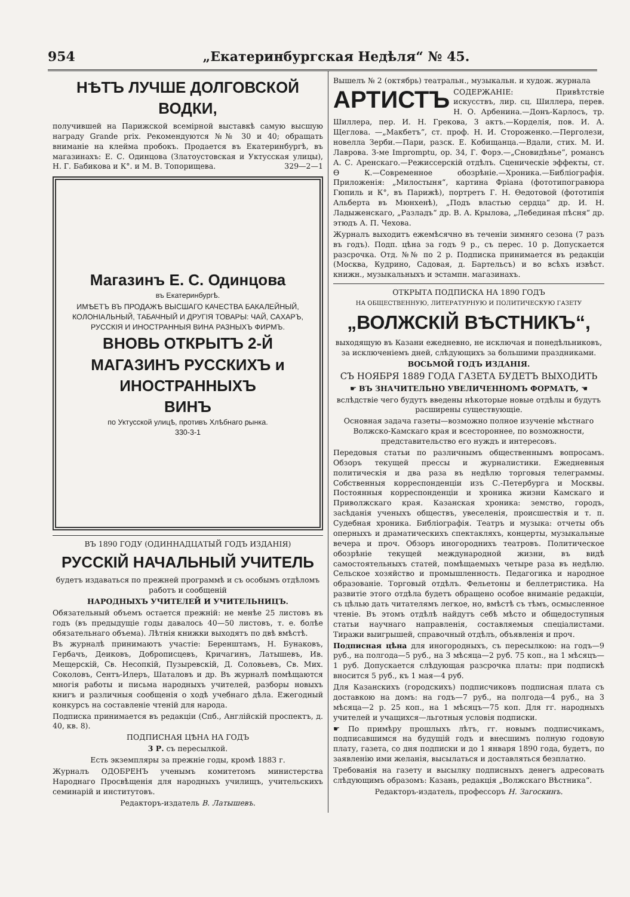954 „Екатеринбургская Недѣля“ № 45.
НѢТЪ ЛУЧШЕ ДОЛГОВСКОЙ ВОДКИ,
получившей на Парижской всемірной выставкѣ самую высшую награду Grande prix. Рекомендуются №№ 30 и 40; обращать вниманіе на клейма пробокъ. Продается въ Екатеринбургѣ, въ магазинахъ: Е. С. Одинцова (Златоустовская и Уктусская улицы), Н. Г. Бабикова и К°. и М. В. Топорищева. 329—2—1
Магазинъ Е. С. Одинцова
въ Екатеринбургѣ.
ИМѢЕТЪ ВЪ ПРОДАЖѢ ВЫСШАГО КАЧЕСТВА БАКАЛЕЙНЫЙ, КОЛОНІАЛЬНЫЙ, ТАБАЧНЫЙ И ДРУГІЯ ТОВАРЫ: ЧАЙ, САХАРЪ, РУССКІЯ И ИНОСТРАННЫЯ ВИНА РАЗНЫХЪ ФИРМЪ.
ВНОВЬ ОТКРЫТЪ 2-Й МАГАЗИНЪ РУССКИХЪ и ИНОСТРАННЫХЪ
ВИНЪ
по Уктусской улицѣ, противъ Хлѣбнаго рынка.
330-3-1
ВЪ 1890 ГОДУ (ОДИННАДЦАТЫЙ ГОДЪ ИЗДАНІЯ)
РУССКІЙ НАЧАЛЬНЫЙ УЧИТЕЛЬ
будетъ издаваться по прежней программѣ и съ особымъ отдѣломъ работъ и сообщеній
НАРОДНЫХЪ УЧИТЕЛЕЙ И УЧИТЕЛЬНИЦЪ.
Обязательный объемъ остается прежній: не менѣе 25 листовъ въ годъ (въ предыдущіе годы давалось 40—50 листовъ, т. е. болѣе обязательнаго объема). Лѣтнія книжки выходятъ по двѣ вмѣстѣ.
Въ журналѣ принимаютъ участіе: Беренштамъ, Н. Бунаковъ, Гербачъ, Деиковъ, Доброписцевъ, Кричагинъ, Латышевъ, Ив. Мещерскій, Св. Несопкій, Пузыревскій, Д. Соловьевъ, Св. Мих. Соколовъ, Сентъ-Илеръ, Шаталовъ и др. Въ журналѣ помѣщаются многія работы и письма народныхъ учителей, разборы новыхъ книгъ и различныя сообщенія о ходѣ учебнаго дѣла. Ежегодный конкурсъ на составленіе чтеній для народа.
Подписка принимается въ редакціи (Спб., Англійскій проспектъ, д. 40, кв. 8).
ПОДПИСНАЯ ЦѢНА НА ГОДЪ
3 Р. съ пересылкой.
Есть экземпляры за прежніе годы, кромѣ 1883 г.
Журналъ ОДОБРЕНЪ ученымъ комитетомъ министерства Народнаго Просвѣщенія для народныхъ училищъ, учительскихъ семинарій и институтовъ.
Редакторъ-издатель В. Латышевъ.
Вышелъ № 2 (октябрь) театральн., музыкальн. и худож. журнала
АРТИСТЪ СОДЕРЖАНІЕ: Привѣтствіе искусствъ, лир. сц. Шиллера, перев. Н. О. Арбенина.—Донъ-Карлосъ, тр. Шиллера, пер. И. Н. Грекова, 3 актъ.—Корделія, пов. И. А. Щеглова. —„Макбетъ“, ст. проф. Н. И. Стороженко.—Перголези, новелла Зерби.—Пари, разск. Е. Кобищанца.—Вдали, стих. М. И. Лаврова. 3-ме Impromptu, op. 34, Г. Форэ.—„Сновидѣнье“, романсъ А. С. Аренскаго.—Режиссерскій отдѣлъ. Сценическіе эффекты, ст. Ѳ К.—Современное обозрѣніе.—Хроника.—Библіографія. Приложенія: „Милостыня“, картина Фріана (фототипогравюра Гюпиль и К°, въ Парижѣ), портретъ Г. Н. Ѳедотовой (фототипія Альберта въ Мюнхенѣ), „Подъ властью сердца“ др. И. Н. Ладыженскаго, „Разладъ“ др. В. А. Крылова, „Лебединая пѣсня“ др. этюдъ А. П. Чехова.
Журналъ выходитъ ежемѣсячно въ теченіи зимняго сезона (7 разъ въ годъ). Подп. цѣна за годъ 9 р., съ перес. 10 р. Допускается разсрочка. Отд. №№ по 2 р. Подписка принимается въ редакціи (Москва, Кудрино, Садовая, д. Бартельсъ) и во всѣхъ извѣст. книжн., музыкальныхъ и эстампн. магазинахъ.
ОТКРЫТА ПОДПИСКА НА 1890 ГОДЪ
НА ОБЩЕСТВЕННУЮ, ЛИТЕРАТУРНУЮ И ПОЛИТИЧЕСКУЮ ГАЗЕТУ
„ВОЛЖСКІЙ ВѢСТНИКЪ“,
выходящую въ Казани ежедневно, не исключая и понедѣльниковъ, за исключеніемъ дней, слѣдующихъ за большими праздниками.
ВОСЬМОЙ ГОДЪ ИЗДАНІЯ.
СЪ НОЯБРЯ 1889 ГОДА ГАЗЕТА БУДЕТЪ ВЫХОДИТЬ
☛ ВЪ ЗНАЧИТЕЛЬНО УВЕЛИЧЕННОМЪ ФОРМАТѢ, ☚
вслѣдствіе чего будутъ введены нѣкоторые новые отдѣлы и будутъ расширены существующіе.
Основная задача газеты—возможно полное изученіе мѣстнаго Волжско-Камскаго края и всестороннее, по возможности, представительство его нуждъ и интересовъ.
Передовыя статьи по различнымъ общественнымъ вопросамъ. Обзоръ текущей прессы и журналистики. Ежедневныя политическія и два раза въ недѣлю торговыя телеграммы. Собственныя корреспонденціи изъ С.-Петербурга и Москвы. Постоянныя корреспонденціи и хроника жизни Камскаго и Приволжскаго края. Казанская хроника: земство, городъ, засѣданія ученыхъ обществъ, увеселенія, происшествія и т. п. Судебная хроника. Библіографія. Театръ и музыка: отчеты объ оперныхъ и драматическихъ спектакляхъ, концерты, музыкальные вечера и проч. Обзоръ иногороднихъ театровъ. Политическое обозрѣніе текущей международной жизни, въ видѣ самостоятельныхъ статей, помѣщаемыхъ четыре раза въ недѣлю. Сельское хозяйство и промышленность. Педагогика и народное образованіе. Торговый отдѣлъ. Фельетоны и беллетристика. На развитіе этого отдѣла будетъ обращено особое вниманіе редакціи, съ цѣлью дать читателямъ легкое, но, вмѣстѣ съ тѣмъ, осмысленное чтеніе. Въ этомъ отдѣлѣ найдутъ себѣ мѣсто и общедоступныя статьи научнаго направленія, составляемыя спеціалистами. Тиражи выигрышей, справочный отдѣлъ, объявленія и проч.
Подписная цѣна для иногородныхъ, съ пересылкою: на годъ—9 руб., на полгода—5 руб., на 3 мѣсяца—2 руб. 75 коп., на 1 мѣсяцъ—1 руб. Допускается слѣдующая разсрочка платы: при подпискѣ вносится 5 руб., къ 1 мая—4 руб.
Для Казанскихъ (городскихъ) подписчиковъ подписная плата съ доставкою на домъ: на годъ—7 руб., на полгода—4 руб., на 3 мѣсяца—2 р. 25 коп., на 1 мѣсяцъ—75 коп. Для гг. народныхъ учителей и учащихся—льготныя условія подписки.
☛ По примѣру прошлыхъ лѣтъ, гг. новымъ подписчикамъ, подписавшимся на будущій годъ и внесшимъ полную годовую плату, газета, со дня подписки и до 1 января 1890 года, будетъ, по заявленію ими желанія, высылаться и доставляться безплатно.
Требованія на газету и высылку подписныхъ денегъ адресовать слѣдующимъ образомъ: Казань, редакція „Волжскаго Вѣстника“.
Редакторъ-издатель, профессоръ Н. Загоскинъ.